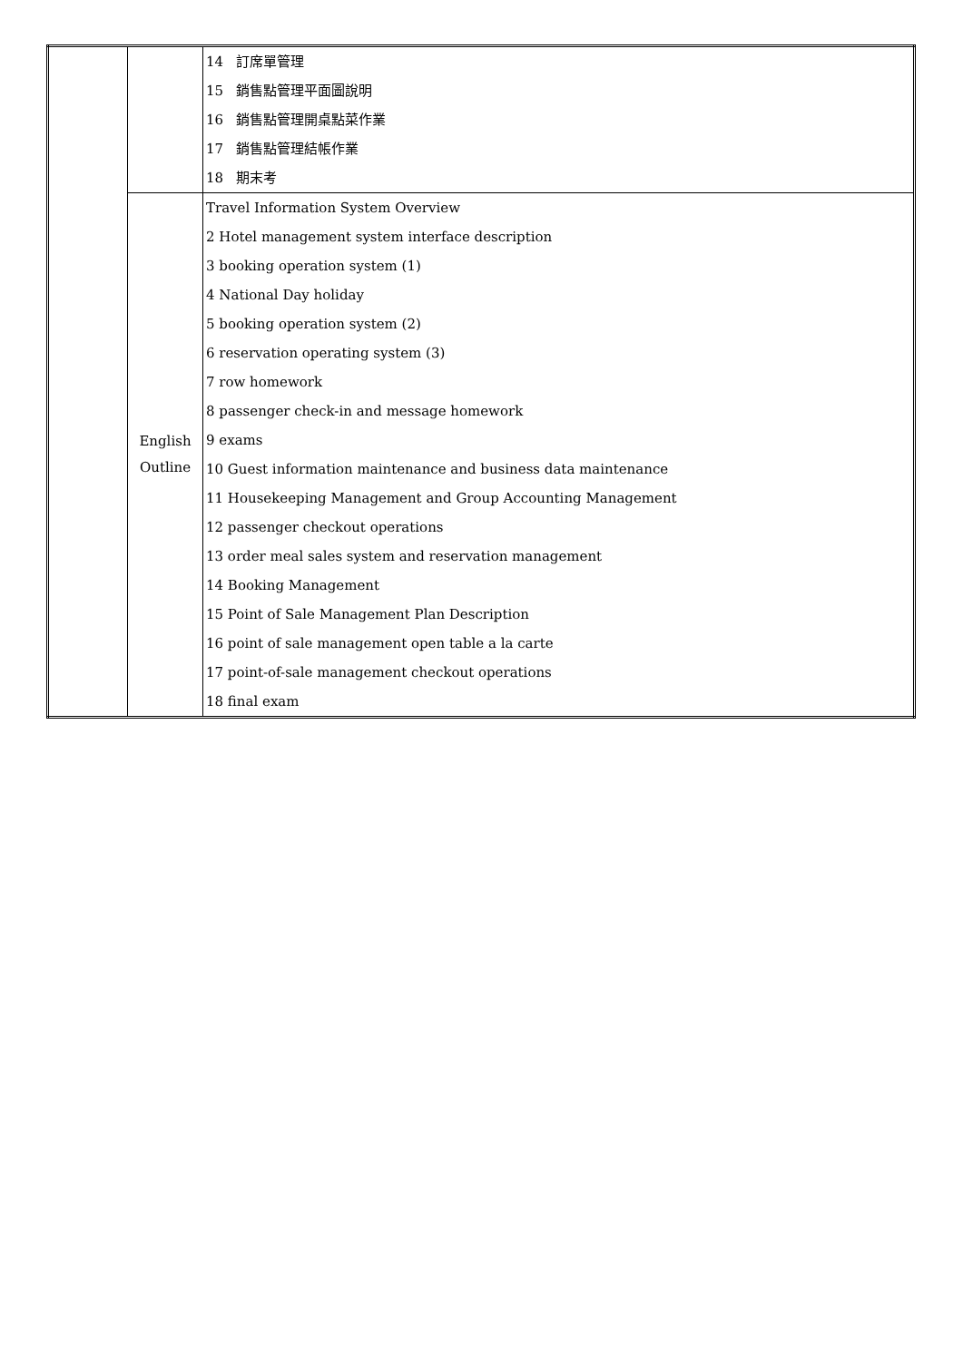| | | 14 訂席單管理 15 銷售點管理平面圖說明 16 銷售點管理開桌點菜作業 17 銷售點管理結帳作業 18 期末考 |
| | English Outline | Travel Information System Overview 2 Hotel management system interface description 3 booking operation system (1) 4 National Day holiday 5 booking operation system (2) 6 reservation operating system (3) 7 row homework 8 passenger check-in and message homework 9 exams 10 Guest information maintenance and business data maintenance 11 Housekeeping Management and Group Accounting Management 12 passenger checkout operations 13 order meal sales system and reservation management 14 Booking Management 15 Point of Sale Management Plan Description 16 point of sale management open table a la carte 17 point-of-sale management checkout operations 18 final exam |